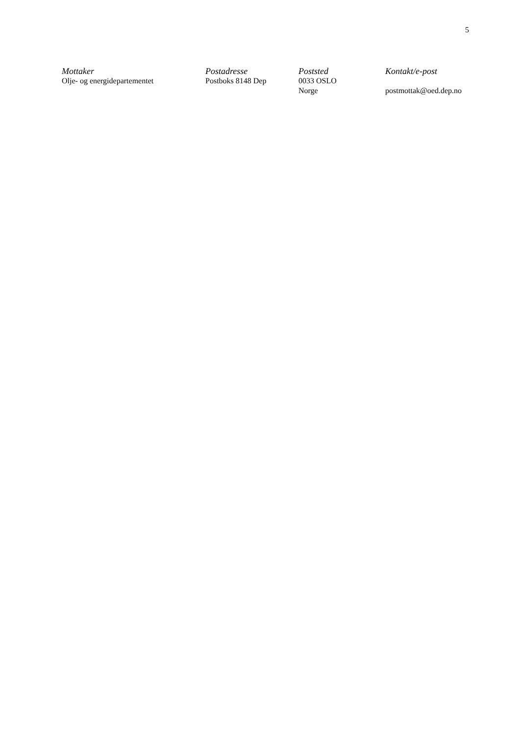5
| Mottaker | Postadresse | Poststed | Kontakt/e-post |
| --- | --- | --- | --- |
| Olje- og energidepartementet | Postboks 8148 Dep | 0033 OSLO Norge | postmottak@oed.dep.no |